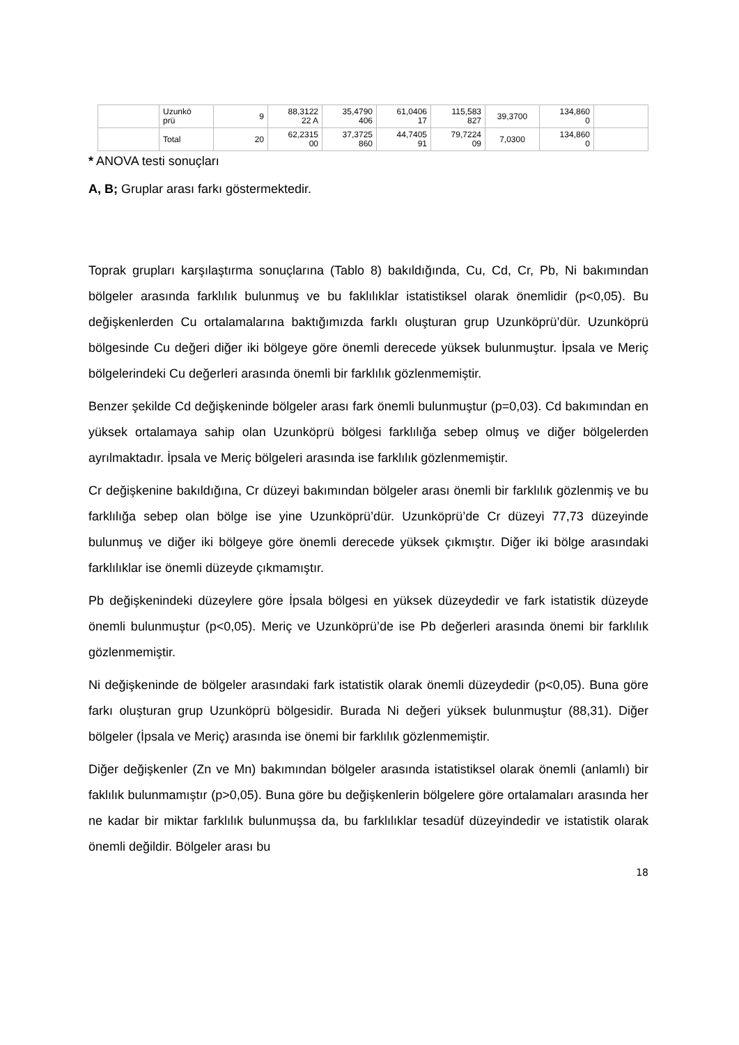| | Uzunkö prü | 9 | 88,3122 22 A | 35,4790 406 | 61,0406 17 | 115,583 827 | 39,3700 | 134,860 0 | |
| | Total | 20 | 62,2315 00 | 37,3725 860 | 44,7405 91 | 79,7224 09 | 7,0300 | 134,860 0 | |
* ANOVA testi sonuçları
A, B; Gruplar arası farkı göstermektedir.
Toprak grupları karşılaştırma sonuçlarına (Tablo 8) bakıldığında, Cu, Cd, Cr, Pb, Ni bakımından bölgeler arasında farklılık bulunmuş ve bu faklılıklar istatistiksel olarak önemlidir (p<0,05). Bu değişkenlerden Cu ortalamalarına baktığımızda farklı oluşturan grup Uzunköprü’dür. Uzunköprü bölgesinde Cu değeri diğer iki bölgeye göre önemli derecede yüksek bulunmuştur. İpsala ve Meriç bölgelerindeki Cu değerleri arasında önemli bir farklılık gözlenmemiştir.
Benzer şekilde Cd değişkeninde bölgeler arası fark önemli bulunmuştur (p=0,03). Cd bakımından en yüksek ortalamaya sahip olan Uzunköprü bölgesi farklılığa sebep olmuş ve diğer bölgelerden ayrılmaktadır. İpsala ve Meriç bölgeleri arasında ise farklılık gözlenmemiştir.
Cr değişkenine bakıldığına, Cr düzeyi bakımından bölgeler arası önemli bir farklılık gözlenmiş ve bu farklılığa sebep olan bölge ise yine Uzunköprü’dür. Uzunköprü’de Cr düzeyi 77,73 düzeyinde bulunmuş ve diğer iki bölgeye göre önemli derecede yüksek çıkmıştır. Diğer iki bölge arasındaki farklılıklar ise önemli düzeyde çıkmamıştır.
Pb değişkenindeki düzeylere göre İpsala bölgesi en yüksek düzeydedir ve fark istatistik düzeyde önemli bulunmuştur (p<0,05). Meriç ve Uzunköprü’de ise Pb değerleri arasında önemi bir farklılık gözlenmemiştir.
Ni değişkeninde de bölgeler arasındaki fark istatistik olarak önemli düzeydedir (p<0,05). Buna göre farkı oluşturan grup Uzunköprü bölgesidir. Burada Ni değeri yüksek bulunmuştur (88,31). Diğer bölgeler (İpsala ve Meriç) arasında ise önemi bir farklılık gözlenmemiştir.
Diğer değişkenler (Zn ve Mn) bakımından bölgeler arasında istatistiksel olarak önemli (anlamlı) bir faklılık bulunmamıştır (p>0,05). Buna göre bu değişkenlerin bölgelere göre ortalamaları arasında her ne kadar bir miktar farklılık bulunmuşsa da, bu farklılıklar tesadüf düzeyindedir ve istatistik olarak önemli değildir. Bölgeler arası bu
18